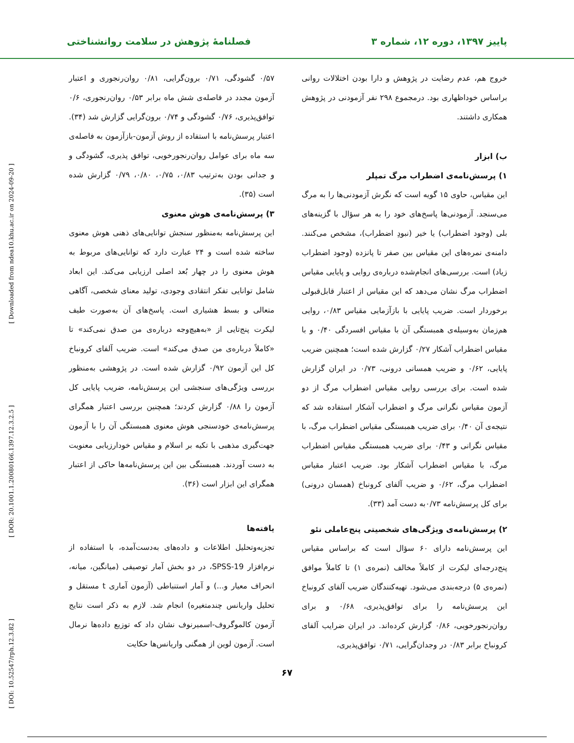پاییز ۱۳۹۷، دوره ۱۲، شماره ۳ فصلنامۀ پژوهش در سلامت روانشناختی
خروج هم، عدم رضایت در پژوهش و دارا بودن اختلالات روانی براساس خوداظهاری بود. درمجموع ۲۹۸ نفر آزمودنی در پژوهش همکاری داشتند.
ب) ابزار
۱) پرسش‌نامه‌ی اضطراب مرگ تمپلر
این مقیاس، حاوی ۱۵ گویه است که نگرش آزمودنی‌ها را به مرگ می‌سنجد. آزمودنی‌ها پاسخ‌های خود را به هر سؤال با گزینه‌های بلی (وجود اضطراب) یا خیر (نبودِ اضطراب)، مشخص می‌کنند. دامنه‌ی نمره‌های این مقیاس بین صفر تا پانزده (وجود اضطراب زیاد) است. بررسی‌های انجام‌شده درباره‌ی روایی و پایایی مقیاس اضطراب مرگ نشان می‌دهد که این مقیاس از اعتبار قابل‌قبولی برخوردار است. ضریب پایایی با بازآزمایی مقیاس ۰/۸۳، روایی هم‌زمان به‌وسیله‌ی همبستگی آن با مقیاس افسردگی ۰/۴۰ و با مقیاس اضطراب آشکار ۰/۲۷ گزارش شده است؛ همچنین ضریب پایایی، ۰/۶۲ و ضریب همسانی درونی، ۰/۷۳ در ایران گزارش شده است. برای بررسی روایی مقیاس اضطراب مرگ از دو آزمون مقیاس نگرانی مرگ و اضطراب آشکار استفاده شد که نتیجه‌ی آن ۰/۴۰ برای ضریب همبستگی مقیاس اضطراب مرگ، با مقیاس نگرانی و ۰/۴۳ برای ضریب همبستگی مقیاس اضطراب مرگ، با مقیاس اضطراب آشکار بود. ضریب اعتبار مقیاس اضطراب مرگ، ۰/۶۲ و ضریب آلفای کرونباخ (همسان درونی) برای کل پرسش‌نامه ۰/۷۳به دست آمد (۳۳).
۲) پرسش‌نامه‌ی ویژگی‌های شخصیتی پنج‌عاملی نئو
این پرسش‌نامه دارای ۶۰ سؤال است که براساس مقیاس پنج‌درجه‌ای لیکرت از کاملاً مخالف (نمره‌ی ۱) تا کاملاً موافق (نمره‌ی ۵) درجه‌بندی می‌شود. تهیه‌کنندگان ضریب آلفای کرونباخ این پرسش‌نامه را برای توافق‌پذیری، ۰/۶۸ و برای روان‌رنجورخویی، ۰/۸۶ گزارش کرده‌اند. در ایران ضرایب آلفای کرونباخ برابر ۰/۸۳ در وجدان‌گرایی، ۰/۷۱ توافق‌پذیری،
۰/۵۷ گشودگی، ۰/۷۱ برون‌گرایی، ۰/۸۱ روان‌رنجوری و اعتبار آزمون مجدد در فاصله‌ی شش ماه برابر ۰/۵۳ روان‌رنجوری، ۰/۶ توافق‌پذیری، ۰/۷۶ گشودگی و ۰/۷۴ برون‌گرایی گزارش شد (۳۴). اعتبار پرسش‌نامه با استفاده از روش آزمون-بازآزمون به فاصله‌ی سه ماه برای عوامل روان‌رنجورخویی، توافق پذیری، گشودگی و و جدانی بودن به‌ترتیب ۰/۸۳، ۰/۷۵، ۰/۸۰، ۰/۷۹ گزارش شده است (۳۵).
۳) پرسش‌نامه‌ی هوش معنوی
این پرسش‌نامه به‌منظور سنجش توانایی‌های ذهنی هوش معنوی ساخته شده است و ۲۴ عبارت دارد که توانایی‌های مربوط به هوش معنوی را در چهار بُعد اصلی ارزیابی می‌کند. این ابعاد شامل توانایی تفکر انتقادی وجودی، تولید معنای شخصی، آگاهی متعالی و بسط هشیاری است. پاسخ‌های آن به‌صورت طیف لیکرت پنج‌تایی از «به‌هیچ‌وجه درباره‌ی من صدق نمی‌کند» تا «کاملاً درباره‌ی من صدق می‌کند» است. ضریب آلفای کرونباخ کل این آزمون ۰/۹۲ گزارش شده است. در پژوهشی به‌منظور بررسی ویژگی‌های سنجشی این پرسش‌نامه، ضریب پایایی کل آزمون را ۰/۸۸ گزارش کردند؛ همچنین بررسی اعتبار همگرای پرسش‌نامه‌ی خودسنجی هوش معنوی همبستگی آن را با آزمون جهت‌گیری مذهبی با تکیه بر اسلام و مقیاس خودارزیابی معنویت به دست آوردند. همبستگی بین این پرسش‌نامه‌ها حاکی از اعتبار همگرای این ابزار است (۳۶).
یافته‌ها
تجزیه‌وتحلیل اطلاعات و داده‌های به‌دست‌آمده، با استفاده از نرم‌افزار SPSS-19، در دو بخش آمار توصیفی (میانگین، میانه، انحراف معیار و...) و آمار استنباطی (آزمون آماری t مستقل و تحلیل واریانس چندمتغیره) انجام شد. لازم به ذکر است نتایج آزمون کالموگروف-اسمیرنوف نشان داد که توزیع داده‌ها نرمال است. آزمون لوین از همگنی واریانس‌ها حکایت
۶۷
[ Downloaded from ndea10.khu.ac.ir on 2024-09-20 ]
[ DOR: 20.1001.1.20080166.1397.12.3.2.5 ]
[ DOI: 10.52547/rph.12.3.82 ]